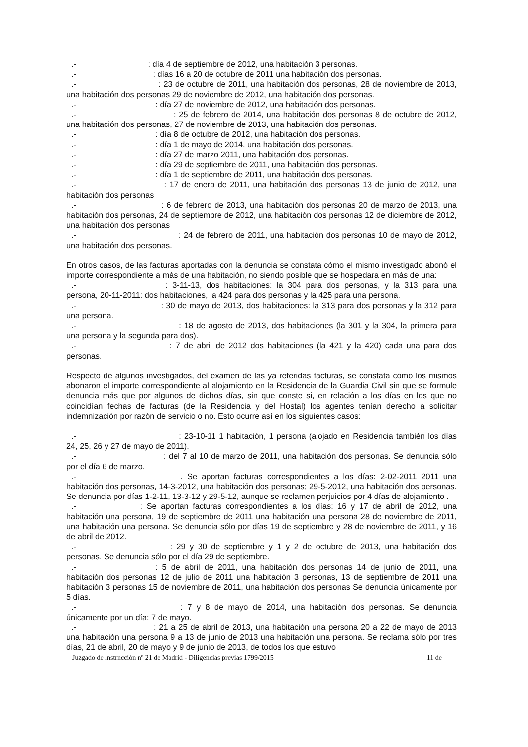.- : día 4 de septiembre de 2012, una habitación 3 personas.
.- : días 16 a 20 de octubre de 2011 una habitación dos personas.
.- : 23 de octubre de 2011, una habitación dos personas, 28 de noviembre de 2013, una habitación dos personas 29 de noviembre de 2012, una habitación dos personas.
.- : día 27 de noviembre de 2012, una habitación dos personas.
.- : 25 de febrero de 2014, una habitación dos personas 8 de octubre de 2012, una habitación dos personas, 27 de noviembre de 2013, una habitación dos personas.
.- : día 8 de octubre de 2012, una habitación dos personas.
.- : día 1 de mayo de 2014, una habitación dos personas.
.- : día 27 de marzo 2011, una habitación dos personas.
.- : día 29 de septiembre de 2011, una habitación dos personas.
.- : día 1 de septiembre de 2011, una habitación dos personas.
.- : 17 de enero de 2011, una habitación dos personas 13 de junio de 2012, una habitación dos personas
.- : 6 de febrero de 2013, una habitación dos personas 20 de marzo de 2013, una habitación dos personas, 24 de septiembre de 2012, una habitación dos personas 12 de diciembre de 2012, una habitación dos personas
.- : 24 de febrero de 2011, una habitación dos personas 10 de mayo de 2012, una habitación dos personas.
En otros casos, de las facturas aportadas con la denuncia se constata cómo el mismo investigado abonó el importe correspondiente a más de una habitación, no siendo posible que se hospedara en más de una:
.- : 3-11-13, dos habitaciones: la 304 para dos personas, y la 313 para una persona, 20-11-2011: dos habitaciones, la 424 para dos personas y la 425 para una persona.
.- : 30 de mayo de 2013, dos habitaciones: la 313 para dos personas y la 312 para una persona.
.- : 18 de agosto de 2013, dos habitaciones (la 301 y la 304, la primera para una persona y la segunda para dos).
.- : 7 de abril de 2012 dos habitaciones (la 421 y la 420) cada una para dos personas.
Respecto de algunos investigados, del examen de las ya referidas facturas, se constata cómo los mismos abonaron el importe correspondiente al alojamiento en la Residencia de la Guardia Civil sin que se formule denuncia más que por algunos de dichos días, sin que conste si, en relación a los días en los que no coincidían fechas de facturas (de la Residencia y del Hostal) los agentes tenían derecho a solicitar indemnización por razón de servicio o no. Esto ocurre así en los siguientes casos:
.- : 23-10-11 1 habitación, 1 persona (alojado en Residencia también los días 24, 25, 26 y 27 de mayo de 2011).
.- : del 7 al 10 de marzo de 2011, una habitación dos personas. Se denuncia sólo por el día 6 de marzo.
.- . Se aportan facturas correspondientes a los días: 2-02-2011 2011 una habitación dos personas, 14-3-2012, una habitación dos personas; 29-5-2012, una habitación dos personas. Se denuncia por días 1-2-11, 13-3-12 y 29-5-12, aunque se reclamen perjuicios por 4 días de alojamiento .
.- : Se aportan facturas correspondientes a los días: 16 y 17 de abril de 2012, una habitación una persona, 19 de septiembre de 2011 una habitación una persona 28 de noviembre de 2011, una habitación una persona. Se denuncia sólo por días 19 de septiembre y 28 de noviembre de 2011, y 16 de abril de 2012.
.- : 29 y 30 de septiembre y 1 y 2 de octubre de 2013, una habitación dos personas. Se denuncia sólo por el día 29 de septiembre.
.- : 5 de abril de 2011, una habitación dos personas 14 de junio de 2011, una habitación dos personas 12 de julio de 2011 una habitación 3 personas, 13 de septiembre de 2011 una habitación 3 personas 15 de noviembre de 2011, una habitación dos personas Se denuncia únicamente por 5 días.
.- : 7 y 8 de mayo de 2014, una habitación dos personas. Se denuncia únicamente por un día: 7 de mayo.
.- : 21 a 25 de abril de 2013, una habitación una persona 20 a 22 de mayo de 2013 una habitación una persona 9 a 13 de junio de 2013 una habitación una persona. Se reclama sólo por tres días, 21 de abril, 20 de mayo y 9 de junio de 2013, de todos los que estuvo
Juzgado de lnstrncción nº 21 de Madrid - Diligencias previas 1799/2015 11 de